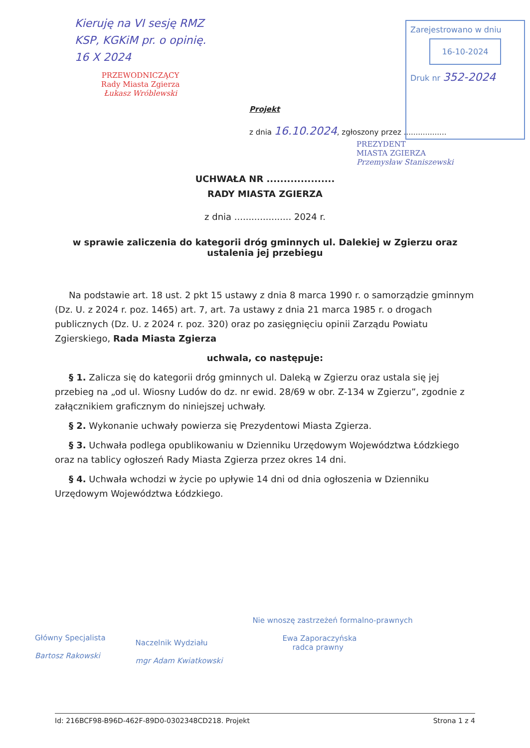Kieruję na VI sesję RMZ
KSP, KGKiM pr. o opinię.
16 X 2024
PRZEWODNICZĄCY
Rady Miasta Zgierza
Łukasz Wróblewski
Zarejestrowano w dniu
16-10-2024
Druk nr 352-2024
Projekt
z dnia 16.10.2024, zgłoszony przez ..................
PREZYDENT
MIASTA ZGIERZA
Przemysław Staniszewski
UCHWAŁA NR ....................
RADY MIASTA ZGIERZA
z dnia .................... 2024 r.
w sprawie zaliczenia do kategorii dróg gminnych ul. Dalekiej w Zgierzu oraz ustalenia jej przebiegu
Na podstawie art. 18 ust. 2 pkt 15 ustawy z dnia 8 marca 1990 r. o samorządzie gminnym (Dz. U. z 2024 r. poz. 1465) art. 7, art. 7a ustawy z dnia 21 marca 1985 r. o drogach publicznych (Dz. U. z 2024 r. poz. 320) oraz po zasięgnięciu opinii Zarządu Powiatu Zgierskiego, Rada Miasta Zgierza
uchwala, co następuje:
§ 1. Zalicza się do kategorii dróg gminnych ul. Daleką w Zgierzu oraz ustala się jej przebieg na „od ul. Wiosny Ludów do dz. nr ewid. 28/69 w obr. Z-134 w Zgierzu”, zgodnie z załącznikiem graficznym do niniejszej uchwały.
§ 2. Wykonanie uchwały powierza się Prezydentowi Miasta Zgierza.
§ 3. Uchwała podlega opublikowaniu w Dzienniku Urzędowym Województwa Łódzkiego oraz na tablicy ogłoszeń Rady Miasta Zgierza przez okres 14 dni.
§ 4. Uchwała wchodzi w życie po upływie 14 dni od dnia ogłoszenia w Dzienniku Urzędowym Województwa Łódzkiego.
Główny Specjalista
Bartosz Rakowski
Naczelnik Wydziału
mgr Adam Kwiatkowski
Nie wnoszę zastrzeżeń formalno-prawnych
Ewa Zaporaczyńska
radca prawny
Id: 216BCF98-B96D-462F-89D0-0302348CD218. Projekt Strona 1 z 4